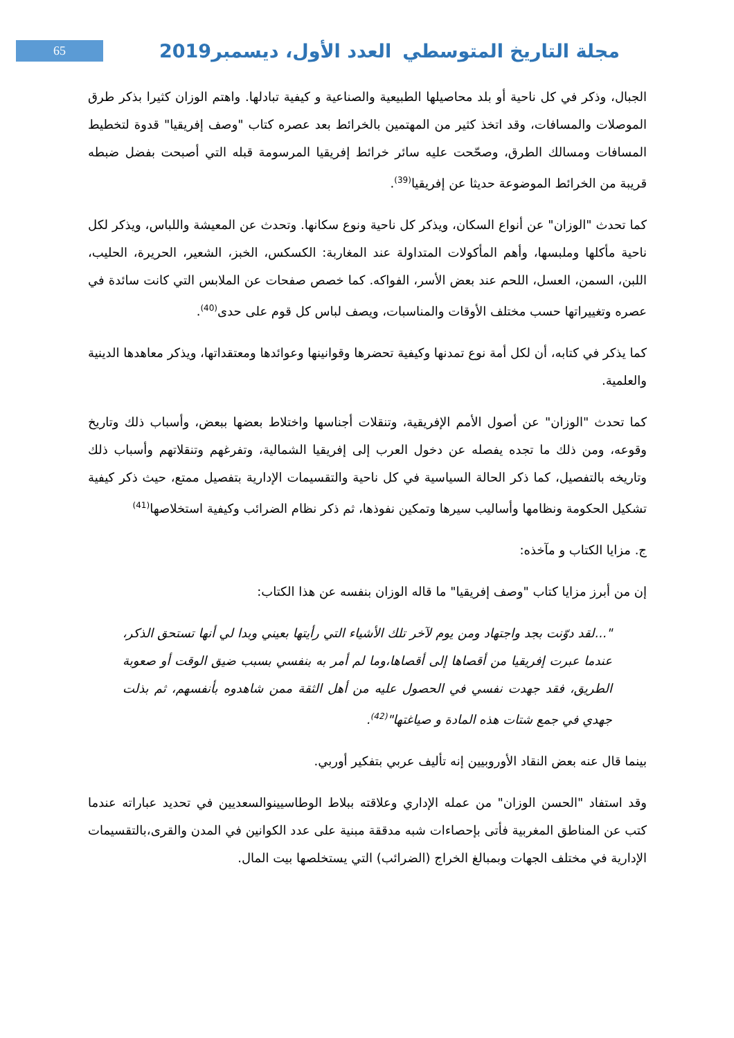65 مجلة التاريخ المتوسطي العدد الأول، ديسمبر2019
الجبال، وذكر في كل ناحية أو بلد محاصيلها الطبيعية والصناعية و كيفية تبادلها. واهتم الوزان كثيرا بذكر طرق الموصلات والمسافات، وقد اتخذ كثير من المهتمين بالخرائط بعد عصره كتاب "وصف إفريقيا" قدوة لتخطيط المسافات ومسالك الطرق، وصحّحت عليه سائر خرائط إفريقيا المرسومة قبله التي أصبحت بفضل ضبطه قريبة من الخرائط الموضوعة حديثا عن إفريقيا<sup>(39)</sup>.
كما تحدث "الوزان" عن أنواع السكان، ويذكر كل ناحية ونوع سكانها. وتحدث عن المعيشة واللباس، ويذكر لكل ناحية مأكلها وملبسها، وأهم المأكولات المتداولة عند المغاربة: الكسكس، الخبز، الشعير، الحريرة، الحليب، اللبن، السمن، العسل، اللحم عند بعض الأسر، الفواكه. كما خصص صفحات عن الملابس التي كانت سائدة في عصره وتغييراتها حسب مختلف الأوقات والمناسبات، ويصف لباس كل قوم على حدى<sup>(40)</sup>.
كما يذكر في كتابه، أن لكل أمة نوع تمدنها وكيفية تحضرها وقوانينها وعوائدها ومعتقداتها، ويذكر معاهدها الدينية والعلمية.
كما تحدث "الوزان" عن أصول الأمم الإفريقية، وتنقلات أجناسها واختلاط بعضها ببعض، وأسباب ذلك وتاريخ وقوعه، ومن ذلك ما تجده يفصله عن دخول العرب إلى إفريقيا الشمالية، وتفرغهم وتنقلاتهم وأسباب ذلك وتاريخه بالتفصيل، كما ذكر الحالة السياسية في كل ناحية والتقسيمات الإدارية بتفصيل ممتع، حيث ذكر كيفية تشكيل الحكومة ونظامها وأساليب سيرها وتمكين نفوذها، ثم ذكر نظام الضرائب وكيفية استخلاصها<sup>(41)</sup>
ج. مزايا الكتاب و مآخذه:
إن من أبرز مزايا كتاب "وصف إفريقيا" ما قاله الوزان بنفسه عن هذا الكتاب:
"...لقد دوّنت بجد واجتهاد ومن يوم لآخر تلك الأشياء التي رأيتها بعيني وبدا لي أنها تستحق الذكر، عندما عبرت إفريقيا من أقصاها إلى أقصاها،وما لم أمر به بنفسي بسبب ضيق الوقت أو صعوبة الطريق، فقد جهدت نفسي في الحصول عليه من أهل الثقة ممن شاهدوه بأنفسهم، ثم بذلت جهدي في جمع شتات هذه المادة و صياغتها"<sup>(42)</sup>.
بينما قال عنه بعض النقاد الأوروبيين إنه تأليف عربي بتفكير أوربي.
وقد استفاد "الحسن الوزان" من عمله الإداري وعلاقته ببلاط الوطاسيينوالسعديين في تحديد عباراته عندما كتب عن المناطق المغربية فأتى بإحصاءات شبه مدققة مبنية على عدد الكوانين في المدن والقرى،بالتقسيمات الإدارية في مختلف الجهات وبمبالغ الخراج (الضرائب) التي يستخلصها بيت المال.